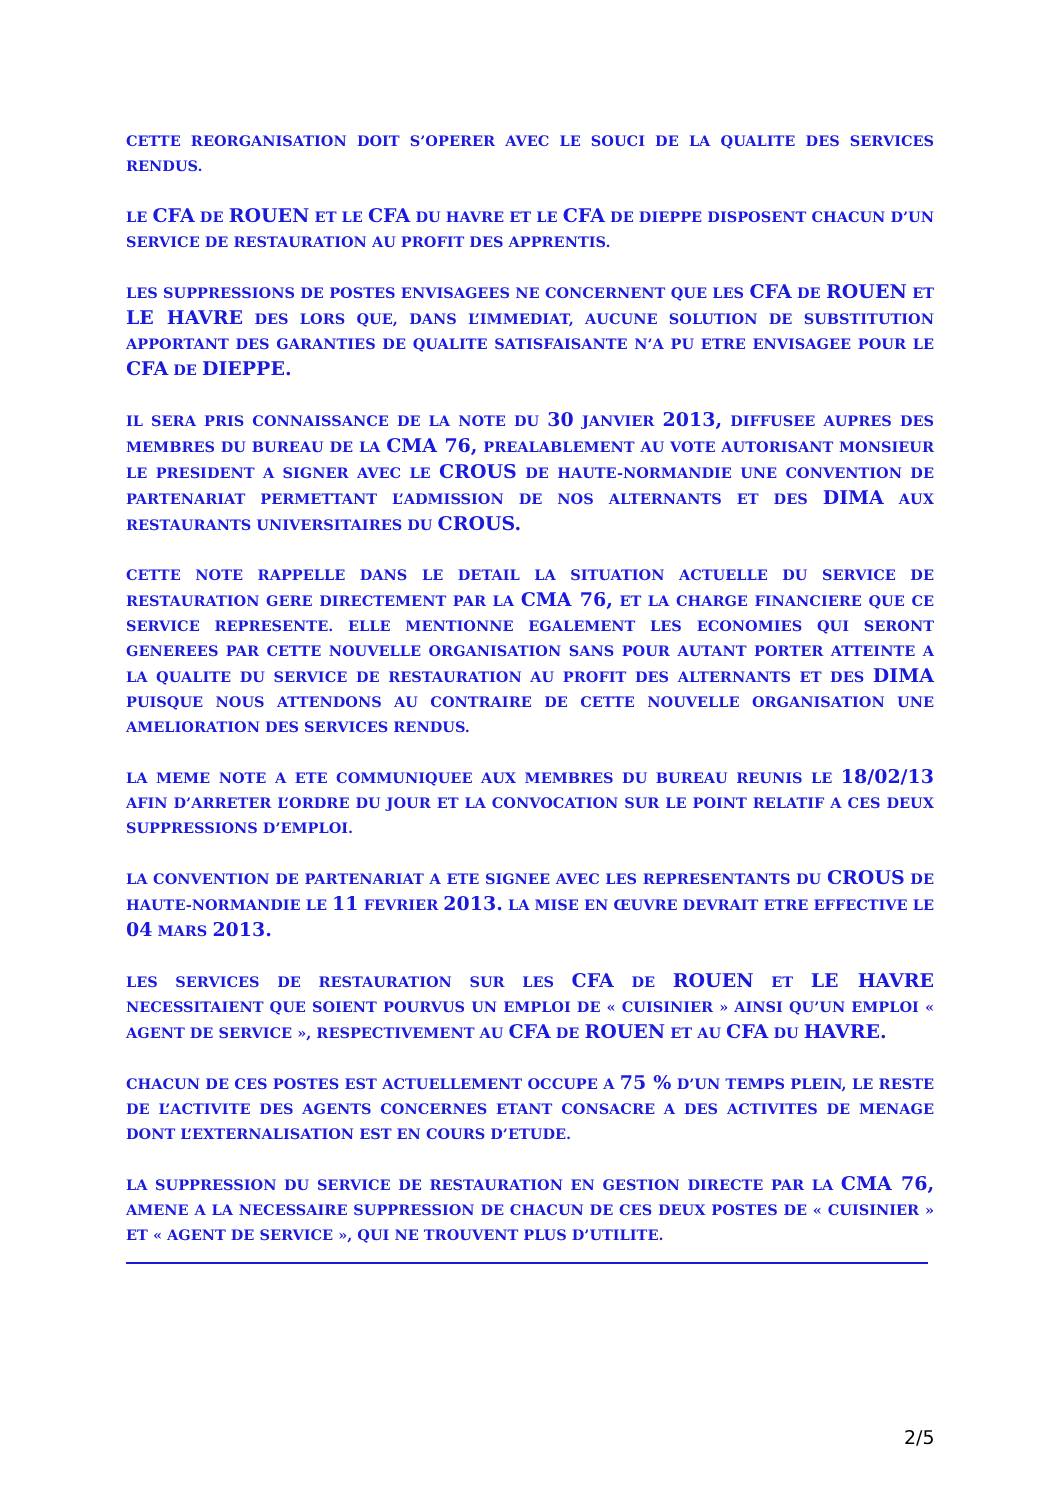CETTE REORGANISATION DOIT S’OPERER AVEC LE SOUCI DE LA QUALITE DES SERVICES RENDUS.
LE CFA DE ROUEN ET LE CFA DU HAVRE ET LE CFA DE DIEPPE DISPOSENT CHACUN D’UN SERVICE DE RESTAURATION AU PROFIT DES APPRENTIS.
LES SUPPRESSIONS DE POSTES ENVISAGEES NE CONCERNENT QUE LES CFA DE ROUEN ET LE HAVRE DES LORS QUE, DANS L’IMMEDIAT, AUCUNE SOLUTION DE SUBSTITUTION APPORTANT DES GARANTIES DE QUALITE SATISFAISANTE N’A PU ETRE ENVISAGEE POUR LE CFA DE DIEPPE.
IL SERA PRIS CONNAISSANCE DE LA NOTE DU 30 JANVIER 2013, DIFFUSEE AUPRES DES MEMBRES DU BUREAU DE LA CMA 76, PREALABLEMENT AU VOTE AUTORISANT MONSIEUR LE PRESIDENT A SIGNER AVEC LE CROUS DE HAUTE-NORMANDIE UNE CONVENTION DE PARTENARIAT PERMETTANT L’ADMISSION DE NOS ALTERNANTS ET DES DIMA AUX RESTAURANTS UNIVERSITAIRES DU CROUS.
CETTE NOTE RAPPELLE DANS LE DETAIL LA SITUATION ACTUELLE DU SERVICE DE RESTAURATION GERE DIRECTEMENT PAR LA CMA 76, ET LA CHARGE FINANCIERE QUE CE SERVICE REPRESENTE. ELLE MENTIONNE EGALEMENT LES ECONOMIES QUI SERONT GENEREES PAR CETTE NOUVELLE ORGANISATION SANS POUR AUTANT PORTER ATTEINTE A LA QUALITE DU SERVICE DE RESTAURATION AU PROFIT DES ALTERNANTS ET DES DIMA PUISQUE NOUS ATTENDONS AU CONTRAIRE DE CETTE NOUVELLE ORGANISATION UNE AMELIORATION DES SERVICES RENDUS.
LA MEME NOTE A ETE COMMUNIQUEE AUX MEMBRES DU BUREAU REUNIS LE 18/02/13 AFIN D’ARRETER L’ORDRE DU JOUR ET LA CONVOCATION SUR LE POINT RELATIF A CES DEUX SUPPRESSIONS D’EMPLOI.
LA CONVENTION DE PARTENARIAT A ETE SIGNEE AVEC LES REPRESENTANTS DU CROUS DE HAUTE-NORMANDIE LE 11 FEVRIER 2013. LA MISE EN ŒUVRE DEVRAIT ETRE EFFECTIVE LE 04 MARS 2013.
LES SERVICES DE RESTAURATION SUR LES CFA DE ROUEN ET LE HAVRE NECESSITAIENT QUE SOIENT POURVUS UN EMPLOI DE « CUISINIER » AINSI QU’UN EMPLOI « AGENT DE SERVICE », RESPECTIVEMENT AU CFA DE ROUEN ET AU CFA DU HAVRE.
CHACUN DE CES POSTES EST ACTUELLEMENT OCCUPE A 75 % D’UN TEMPS PLEIN, LE RESTE DE L’ACTIVITE DES AGENTS CONCERNES ETANT CONSACRE A DES ACTIVITES DE MENAGE DONT L’EXTERNALISATION EST EN COURS D’ETUDE.
LA SUPPRESSION DU SERVICE DE RESTAURATION EN GESTION DIRECTE PAR LA CMA 76, AMENE A LA NECESSAIRE SUPPRESSION DE CHACUN DE CES DEUX POSTES DE « CUISINIER » ET « AGENT DE SERVICE », QUI NE TROUVENT PLUS D’UTILITE.
2/5